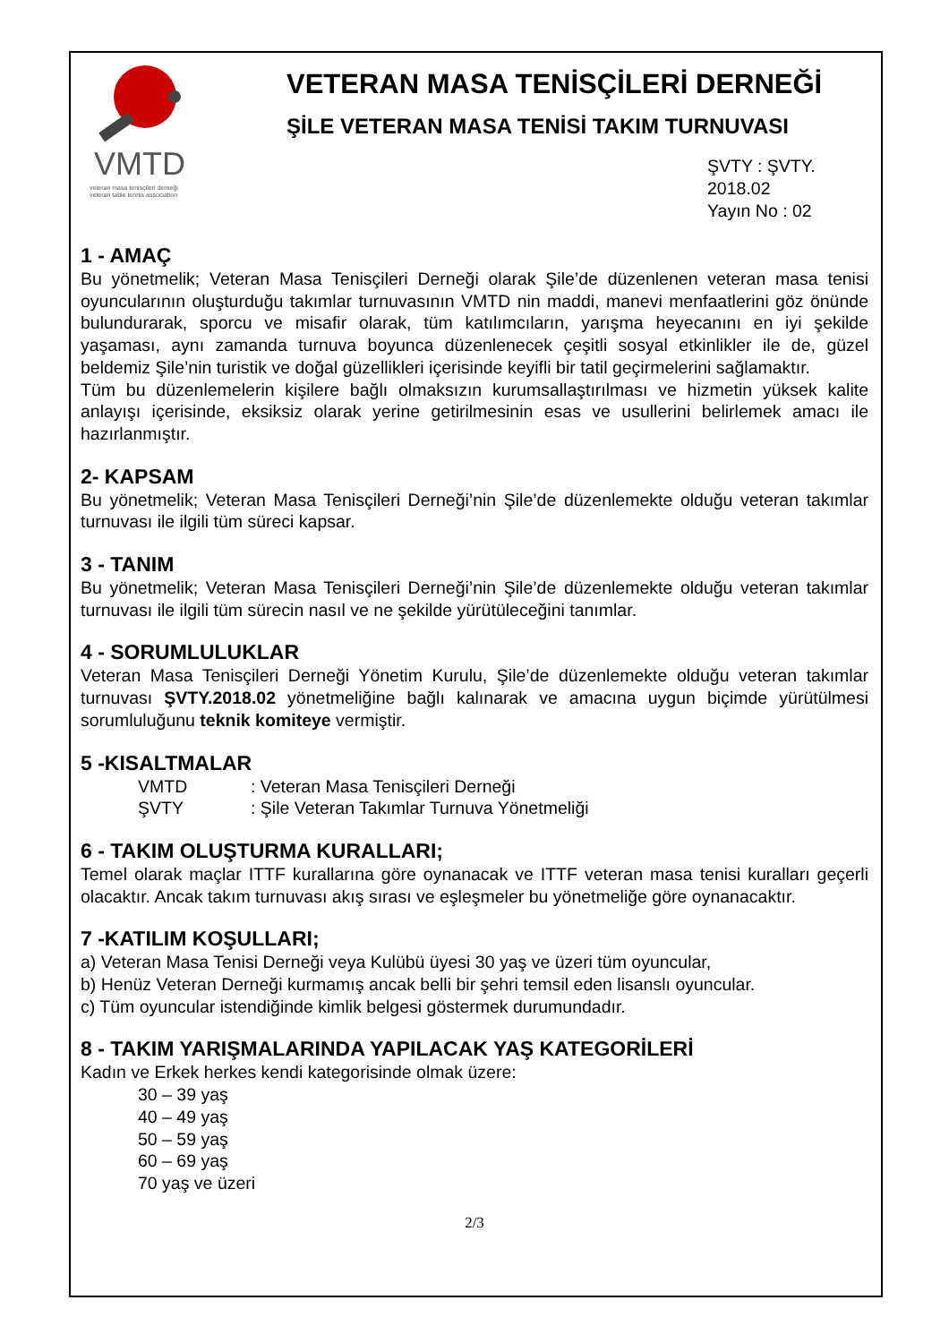VMTD
veteran masa tenisçileri derneği
veteran table tennis association
VETERAN MASA TENİSÇİLERİ DERNEĞİ
ŞİLE VETERAN MASA TENİSİ TAKIM TURNUVASI
ŞVTY : ŞVTY. 2018.02
Yayın No : 02
1 - AMAÇ
Bu yönetmelik; Veteran Masa Tenisçileri Derneği olarak Şile’de düzenlenen veteran masa tenisi oyuncularının oluşturduğu takımlar turnuvasının VMTD nin maddi, manevi menfaatlerini göz önünde bulundurarak, sporcu ve misafir olarak, tüm katılımcıların, yarışma heyecanını en iyi şekilde yaşaması, aynı zamanda turnuva boyunca düzenlenecek çeşitli sosyal etkinlikler ile de, güzel beldemiz Şile’nin turistik ve doğal güzellikleri içerisinde keyifli bir tatil geçirmelerini sağlamaktır.
Tüm bu düzenlemelerin kişilere bağlı olmaksızın kurumsallaştırılması ve hizmetin yüksek kalite anlayışı içerisinde, eksiksiz olarak yerine getirilmesinin esas ve usullerini belirlemek amacı ile hazırlanmıştır.
2- KAPSAM
Bu yönetmelik; Veteran Masa Tenisçileri Derneği’nin Şile’de düzenlemekte olduğu veteran takımlar turnuvası ile ilgili tüm süreci kapsar.
3 - TANIM
Bu yönetmelik; Veteran Masa Tenisçileri Derneği’nin Şile’de düzenlemekte olduğu veteran takımlar turnuvası ile ilgili tüm sürecin nasıl ve ne şekilde yürütüleceğini tanımlar.
4 - SORUMLULUKLAR
Veteran Masa Tenisçileri Derneği Yönetim Kurulu, Şile’de düzenlemekte olduğu veteran takımlar turnuvası ŞVTY.2018.02 yönetmeliğine bağlı kalınarak ve amacına uygun biçimde yürütülmesi sorumluluğunu teknik komiteye vermiştir.
5 -KISALTMALAR
VMTD: Veteran Masa Tenisçileri Derneği
ŞVTY: Şile Veteran Takımlar Turnuva Yönetmeliği
6 - TAKIM OLUŞTURMA KURALLARI;
Temel olarak maçlar ITTF kurallarına göre oynanacak ve ITTF veteran masa tenisi kuralları geçerli olacaktır. Ancak takım turnuvası akış sırası ve eşleşmeler bu yönetmeliğe göre oynanacaktır.
7 -KATILIM KOŞULLARI;
a) Veteran Masa Tenisi Derneği veya Kulübü üyesi 30 yaş ve üzeri tüm oyuncular,
b) Henüz Veteran Derneği kurmamış ancak belli bir şehri temsil eden lisanslı oyuncular.
c) Tüm oyuncular istendiğinde kimlik belgesi göstermek durumundadır.
8 - TAKIM YARIŞMALARINDA YAPILACAK YAŞ KATEGORİLERİ
Kadın ve Erkek herkes kendi kategorisinde olmak üzere:
30 – 39 yaş
40 – 49 yaş
50 – 59 yaş
60 – 69 yaş
70 yaş ve üzeri
2/3